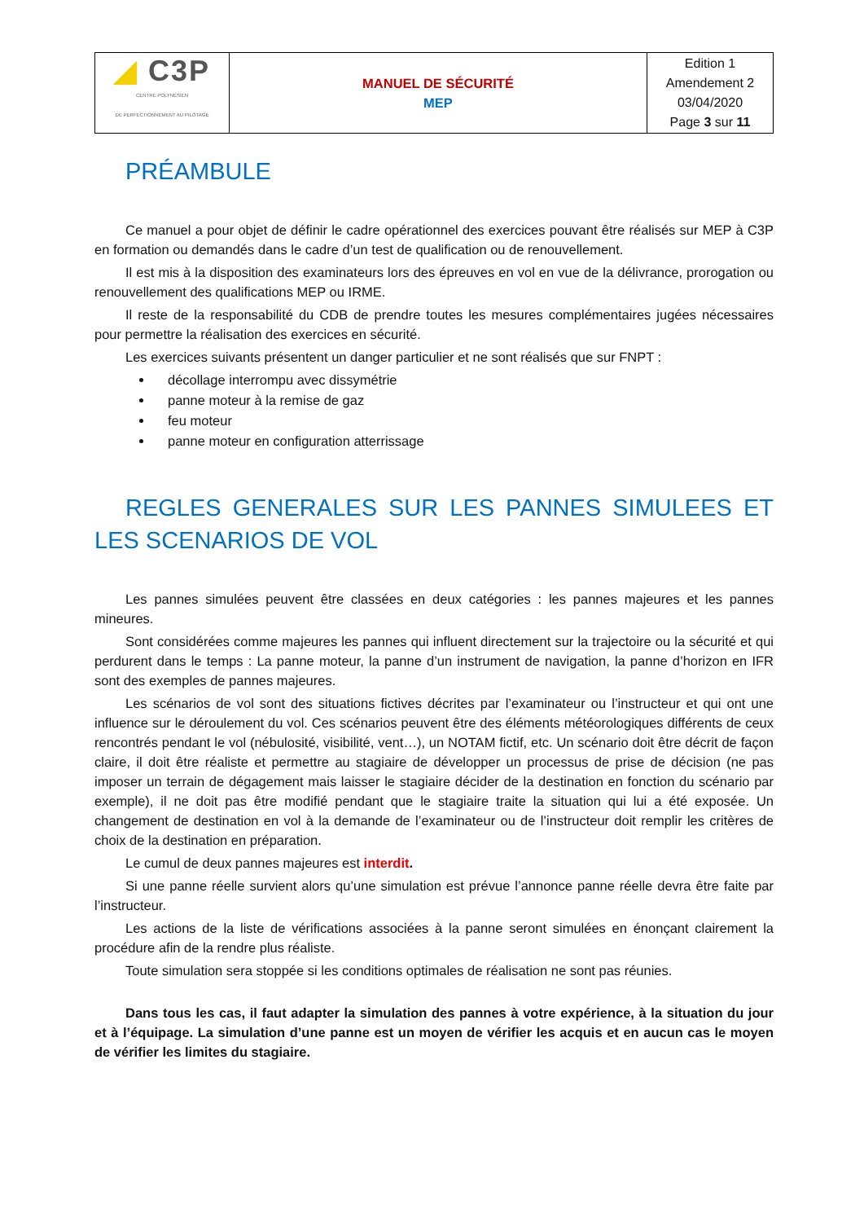| ◢ C3P CENTRE POLYNÉSIEN DE PERFECTIONNEMENT AU PILOTAGE | MANUEL DE SÉCURITÉ MEP | Edition 1 Amendement 2 03/04/2020 Page 3 sur 11 |
PRÉAMBULE
Ce manuel a pour objet de définir le cadre opérationnel des exercices pouvant être réalisés sur MEP à C3P en formation ou demandés dans le cadre d’un test de qualification ou de renouvellement.
Il est mis à la disposition des examinateurs lors des épreuves en vol en vue de la délivrance, prorogation ou renouvellement des qualifications MEP ou IRME.
Il reste de la responsabilité du CDB de prendre toutes les mesures complémentaires jugées nécessaires pour permettre la réalisation des exercices en sécurité.
Les exercices suivants présentent un danger particulier et ne sont réalisés que sur FNPT :
décollage interrompu avec dissymétrie
panne moteur à la remise de gaz
feu moteur
panne moteur en configuration atterrissage
REGLES GENERALES SUR LES PANNES SIMULEES ET LES SCENARIOS DE VOL
Les pannes simulées peuvent être classées en deux catégories : les pannes majeures et les pannes mineures.
Sont considérées comme majeures les pannes qui influent directement sur la trajectoire ou la sécurité et qui perdurent dans le temps : La panne moteur, la panne d’un instrument de navigation, la panne d’horizon en IFR sont des exemples de pannes majeures.
Les scénarios de vol sont des situations fictives décrites par l’examinateur ou l’instructeur et qui ont une influence sur le déroulement du vol. Ces scénarios peuvent être des éléments météorologiques différents de ceux rencontrés pendant le vol (nébulosité, visibilité, vent…), un NOTAM fictif, etc. Un scénario doit être décrit de façon claire, il doit être réaliste et permettre au stagiaire de développer un processus de prise de décision (ne pas imposer un terrain de dégagement mais laisser le stagiaire décider de la destination en fonction du scénario par exemple), il ne doit pas être modifié pendant que le stagiaire traite la situation qui lui a été exposée. Un changement de destination en vol à la demande de l’examinateur ou de l’instructeur doit remplir les critères de choix de la destination en préparation.
Le cumul de deux pannes majeures est interdit.
Si une panne réelle survient alors qu’une simulation est prévue l’annonce panne réelle devra être faite par l’instructeur.
Les actions de la liste de vérifications associées à la panne seront simulées en énonçant clairement la procédure afin de la rendre plus réaliste.
Toute simulation sera stoppée si les conditions optimales de réalisation ne sont pas réunies.
Dans tous les cas, il faut adapter la simulation des pannes à votre expérience, à la situation du jour et à l’équipage. La simulation d’une panne est un moyen de vérifier les acquis et en aucun cas le moyen de vérifier les limites du stagiaire.